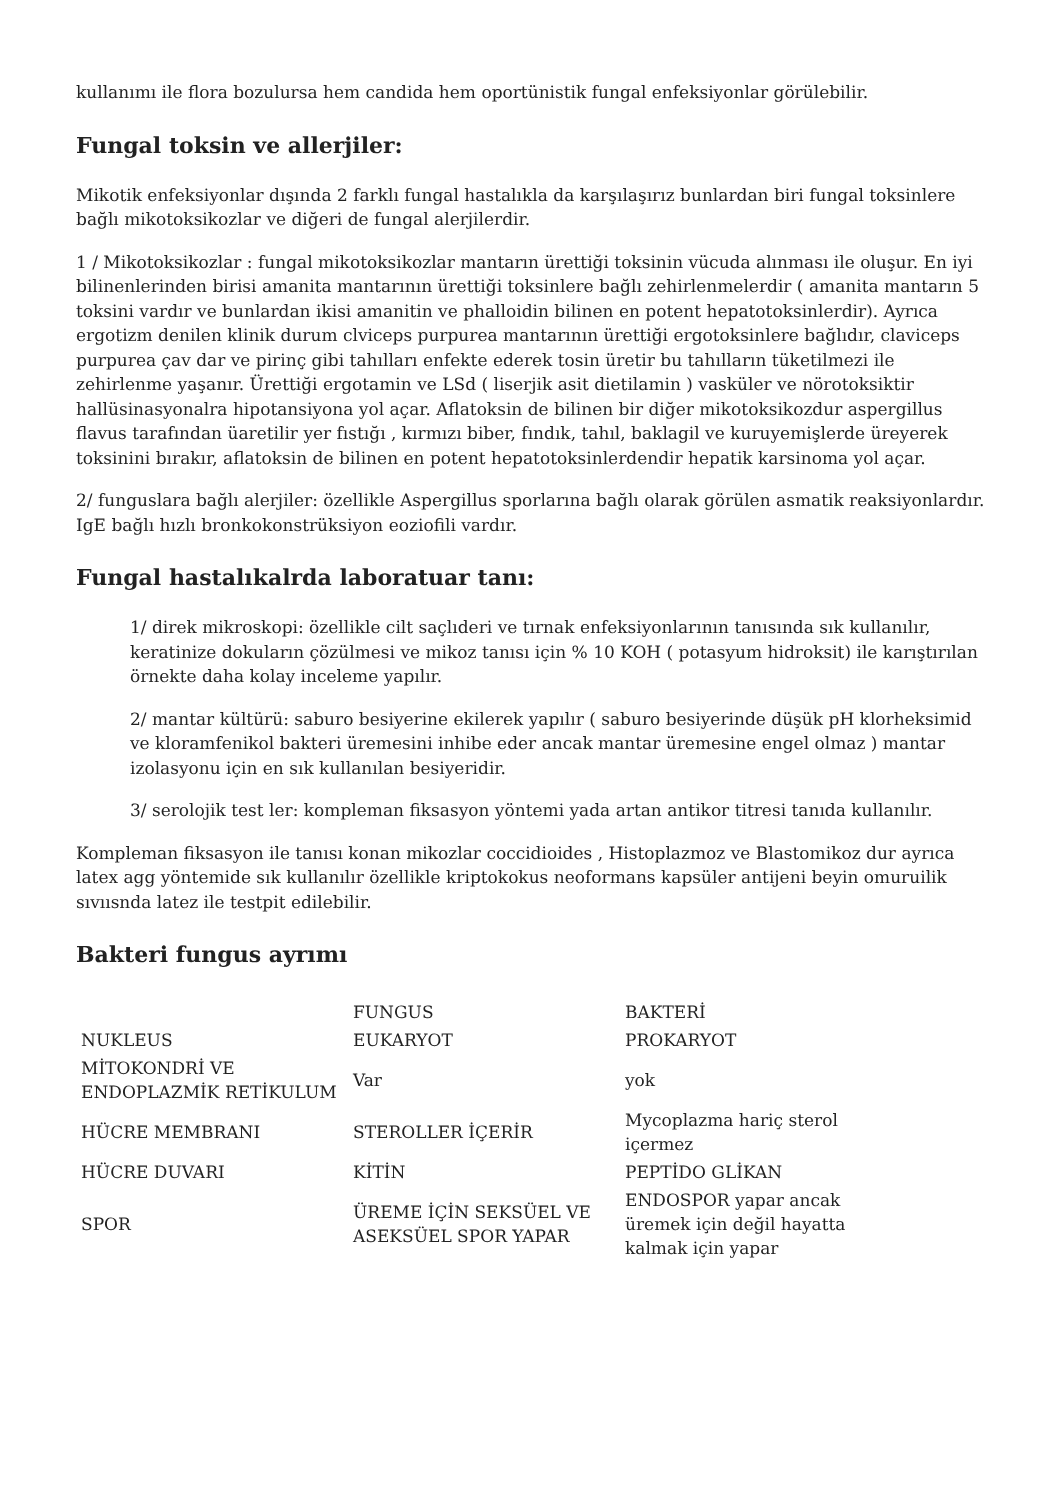kullanımı ile flora bozulursa hem candida hem oportünistik fungal enfeksiyonlar görülebilir.
Fungal toksin ve allerjiler:
Mikotik enfeksiyonlar dışında 2 farklı fungal hastalıkla da karşılaşırız bunlardan biri fungal toksinlere bağlı mikotoksikozlar ve diğeri de fungal alerjilerdir.
1 / Mikotoksikozlar : fungal mikotoksikozlar mantarın ürettiği toksinin vücuda alınması ile oluşur. En iyi bilinenlerinden birisi amanita mantarının ürettiği toksinlere bağlı zehirlenmelerdir ( amanita mantarın 5 toksini vardır ve bunlardan ikisi amanitin ve phalloidin bilinen en potent hepatotoksinlerdir). Ayrıca ergotizm denilen klinik durum clviceps purpurea mantarının ürettiği ergotoksinlere bağlıdır, claviceps purpurea çav dar ve pirinç gibi tahılları enfekte ederek tosin üretir bu tahılların tüketilmezi ile zehirlenme yaşanır. Ürettiği ergotamin ve LSd ( liserjik asit dietilamin ) vasküler ve nörotoksiktir hallüsinasyonalra hipotansiyona yol açar. Aflatoksin de bilinen bir diğer mikotoksikozdur aspergillus flavus tarafından üaretilir yer fıstığı , kırmızı biber, fındık, tahıl, baklagil ve kuruyemişlerde üreyerek toksinini bırakır, aflatoksin de bilinen en potent hepatotoksinlerdendir hepatik karsinoma yol açar.
2/ funguslara bağlı alerjiler: özellikle Aspergillus sporlarına bağlı olarak görülen asmatik reaksiyonlardır. IgE bağlı hızlı bronkokonstrüksiyon eoziofili vardır.
Fungal hastalıkalrda laboratuar tanı:
1/ direk mikroskopi: özellikle cilt saçlıderi ve tırnak enfeksiyonlarının tanısında sık kullanılır, keratinize dokuların çözülmesi ve mikoz tanısı için % 10 KOH ( potasyum hidroksit) ile karıştırılan örnekte daha kolay inceleme yapılır.
2/ mantar kültürü: saburo besiyerine ekilerek yapılır ( saburo besiyerinde düşük pH klorheksimid ve kloramfenikol bakteri üremesini inhibe eder ancak mantar üremesine engel olmaz ) mantar izolasyonu için en sık kullanılan besiyeridir.
3/ serolojik test ler: kompleman fiksasyon yöntemi yada artan antikor titresi tanıda kullanılır.
Kompleman fiksasyon ile tanısı konan mikozlar coccidioides , Histoplazmoz ve Blastomikoz dur ayrıca latex agg yöntemide sık kullanılır özellikle kriptokokus neoformans kapsüler antijeni beyin omuruilik sıvıısnda latez ile testpit edilebilir.
Bakteri fungus ayrımı
| | FUNGUS | BAKTERİ |
| NUKLEUS | EUKARYOT | PROKARYOT |
| MİTOKONDRİ VE ENDOPLAZMİK RETİKULUM | Var | yok |
| HÜCRE MEMBRANI | STEROLLER İÇERİR | Mycoplazma hariç sterol içermez |
| HÜCRE DUVARI | KİTİN | PEPTİDO GLİKAN |
| SPOR | ÜREME İÇİN SEKSÜEL VE ASEKSÜEL SPOR YAPAR | ENDOSPOR yapar ancak üremek için değil hayatta kalmak için yapar |